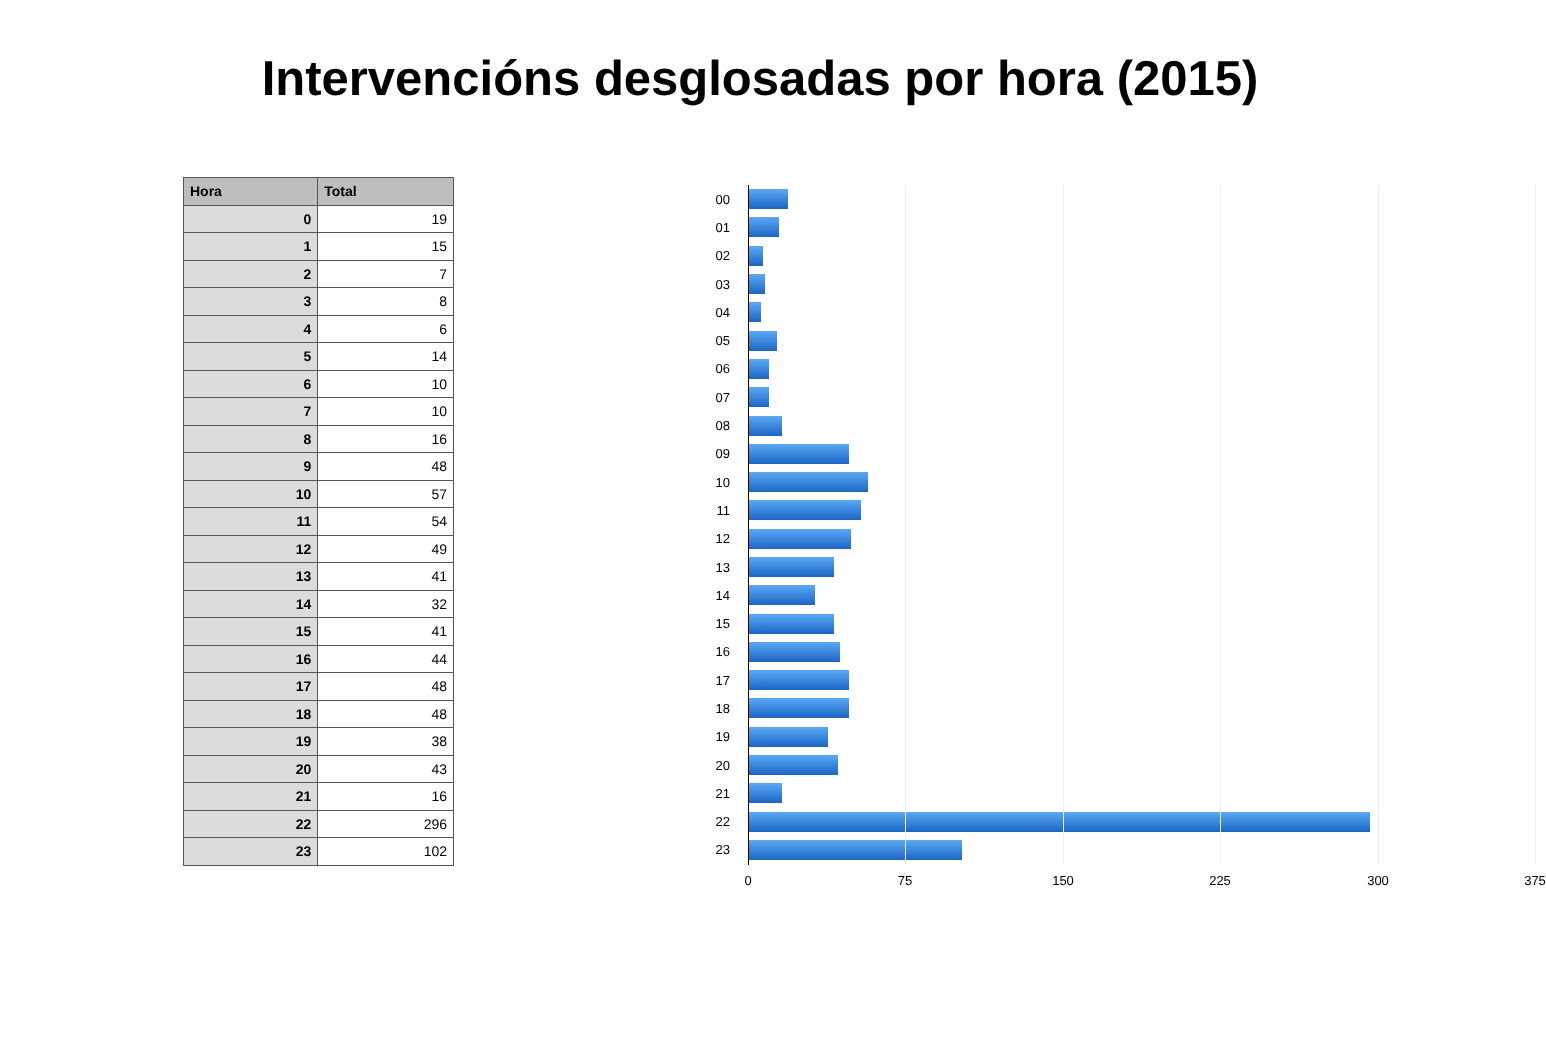Intervencións desglosadas por hora (2015)
| Hora | Total |
| --- | --- |
| 0 | 19 |
| 1 | 15 |
| 2 | 7 |
| 3 | 8 |
| 4 | 6 |
| 5 | 14 |
| 6 | 10 |
| 7 | 10 |
| 8 | 16 |
| 9 | 48 |
| 10 | 57 |
| 11 | 54 |
| 12 | 49 |
| 13 | 41 |
| 14 | 32 |
| 15 | 41 |
| 16 | 44 |
| 17 | 48 |
| 18 | 48 |
| 19 | 38 |
| 20 | 43 |
| 21 | 16 |
| 22 | 296 |
| 23 | 102 |
00
01
02
03
04
05
06
07
08
09
10
11
12
13
14
15
16
17
18
19
20
21
22
23
0 75 150 225 300 375